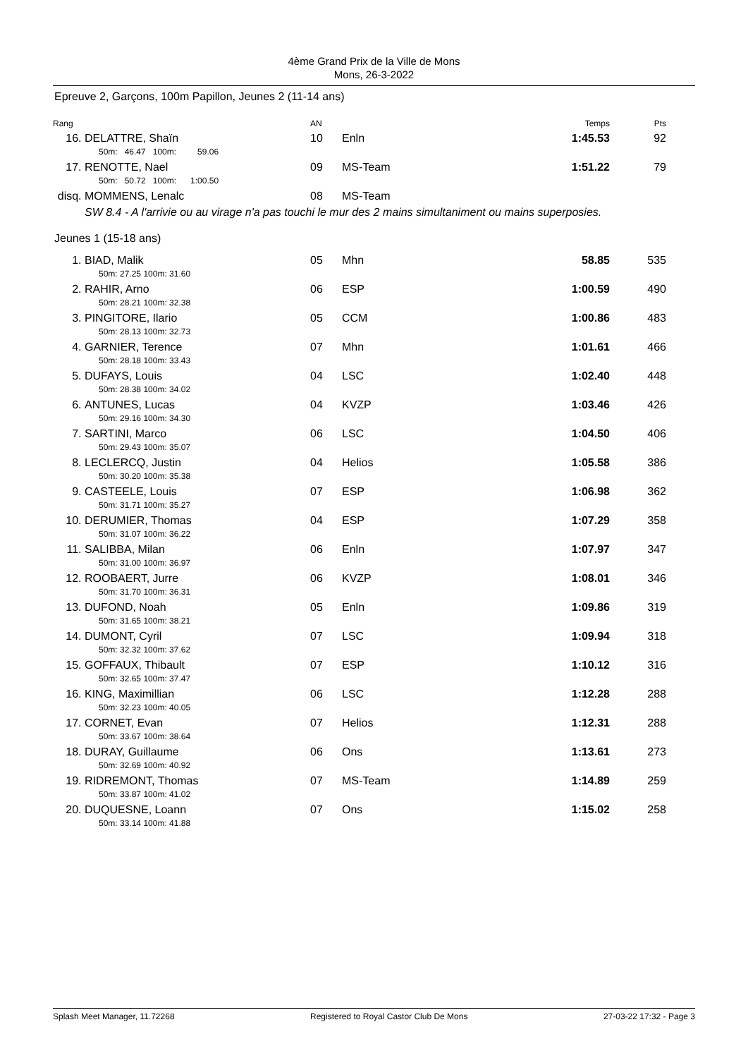4ème Grand Prix de la Ville de Mons
Mons, 26-3-2022
Epreuve 2, Garçons, 100m Papillon, Jeunes 2 (11-14 ans)
| Rang | | AN | | Temps | Pts |
| 16. | DELATTRE, Shaïn 50m: 46.47 100m: 59.06 | 10 | Enln | 1:45.53 | 92 |
| 17. | RENOTTE, Nael 50m: 50.72 100m: 1:00.50 | 09 | MS-Team | 1:51.22 | 79 |
| disq. | MOMMENS, Lenalc | 08 | MS-Team | | |
| | SW 8.4 - A l'arrivie ou au virage n'a pas touchi le mur des 2 mains simultaniment ou mains superposies. | | | | |
Jeunes 1 (15-18 ans)
| 1. | BIAD, Malik 50m: 27.25 100m: 31.60 | 05 | Mhn | 58.85 | 535 |
| 2. | RAHIR, Arno 50m: 28.21 100m: 32.38 | 06 | ESP | 1:00.59 | 490 |
| 3. | PINGITORE, Ilario 50m: 28.13 100m: 32.73 | 05 | CCM | 1:00.86 | 483 |
| 4. | GARNIER, Terence 50m: 28.18 100m: 33.43 | 07 | Mhn | 1:01.61 | 466 |
| 5. | DUFAYS, Louis 50m: 28.38 100m: 34.02 | 04 | LSC | 1:02.40 | 448 |
| 6. | ANTUNES, Lucas 50m: 29.16 100m: 34.30 | 04 | KVZP | 1:03.46 | 426 |
| 7. | SARTINI, Marco 50m: 29.43 100m: 35.07 | 06 | LSC | 1:04.50 | 406 |
| 8. | LECLERCQ, Justin 50m: 30.20 100m: 35.38 | 04 | Helios | 1:05.58 | 386 |
| 9. | CASTEELE, Louis 50m: 31.71 100m: 35.27 | 07 | ESP | 1:06.98 | 362 |
| 10. | DERUMIER, Thomas 50m: 31.07 100m: 36.22 | 04 | ESP | 1:07.29 | 358 |
| 11. | SALIBBA, Milan 50m: 31.00 100m: 36.97 | 06 | Enln | 1:07.97 | 347 |
| 12. | ROOBAERT, Jurre 50m: 31.70 100m: 36.31 | 06 | KVZP | 1:08.01 | 346 |
| 13. | DUFOND, Noah 50m: 31.65 100m: 38.21 | 05 | Enln | 1:09.86 | 319 |
| 14. | DUMONT, Cyril 50m: 32.32 100m: 37.62 | 07 | LSC | 1:09.94 | 318 |
| 15. | GOFFAUX, Thibault 50m: 32.65 100m: 37.47 | 07 | ESP | 1:10.12 | 316 |
| 16. | KING, Maximillian 50m: 32.23 100m: 40.05 | 06 | LSC | 1:12.28 | 288 |
| 17. | CORNET, Evan 50m: 33.67 100m: 38.64 | 07 | Helios | 1:12.31 | 288 |
| 18. | DURAY, Guillaume 50m: 32.69 100m: 40.92 | 06 | Ons | 1:13.61 | 273 |
| 19. | RIDREMONT, Thomas 50m: 33.87 100m: 41.02 | 07 | MS-Team | 1:14.89 | 259 |
| 20. | DUQUESNE, Loann 50m: 33.14 100m: 41.88 | 07 | Ons | 1:15.02 | 258 |
Splash Meet Manager, 11.72268 Registered to Royal Castor Club De Mons 27-03-22 17:32 - Page 3